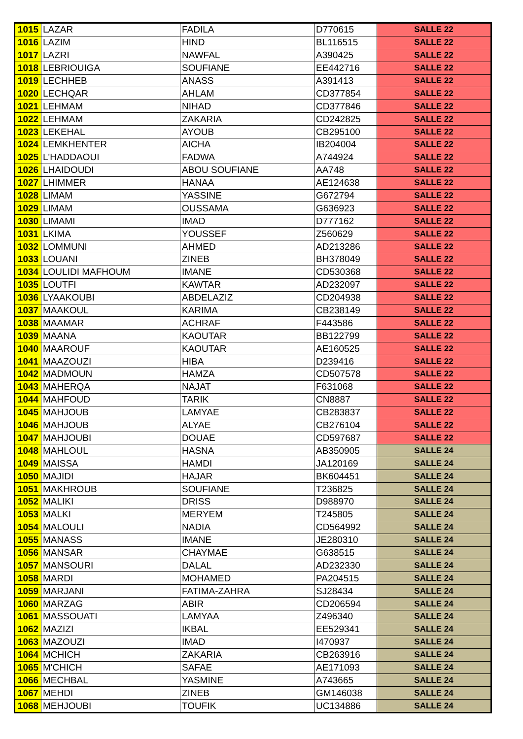| 1015 | LAZAR | FADILA | D770615 | SALLE 22 |
| 1016 | LAZIM | HIND | BL116515 | SALLE 22 |
| 1017 | LAZRI | NAWFAL | A390425 | SALLE 22 |
| 1018 | LEBRIOUIGA | SOUFIANE | EE442716 | SALLE 22 |
| 1019 | LECHHEB | ANASS | A391413 | SALLE 22 |
| 1020 | LECHQAR | AHLAM | CD377854 | SALLE 22 |
| 1021 | LEHMAM | NIHAD | CD377846 | SALLE 22 |
| 1022 | LEHMAM | ZAKARIA | CD242825 | SALLE 22 |
| 1023 | LEKEHAL | AYOUB | CB295100 | SALLE 22 |
| 1024 | LEMKHENTER | AICHA | IB204004 | SALLE 22 |
| 1025 | L'HADDAOUI | FADWA | A744924 | SALLE 22 |
| 1026 | LHAIDOUDI | ABOU SOUFIANE | AA748 | SALLE 22 |
| 1027 | LHIMMER | HANAA | AE124638 | SALLE 22 |
| 1028 | LIMAM | YASSINE | G672794 | SALLE 22 |
| 1029 | LIMAM | OUSSAMA | G636923 | SALLE 22 |
| 1030 | LIMAMI | IMAD | D777162 | SALLE 22 |
| 1031 | LKIMA | YOUSSEF | Z560629 | SALLE 22 |
| 1032 | LOMMUNI | AHMED | AD213286 | SALLE 22 |
| 1033 | LOUANI | ZINEB | BH378049 | SALLE 22 |
| 1034 | LOULIDI MAFHOUM | IMANE | CD530368 | SALLE 22 |
| 1035 | LOUTFI | KAWTAR | AD232097 | SALLE 22 |
| 1036 | LYAAKOUBI | ABDELAZIZ | CD204938 | SALLE 22 |
| 1037 | MAAKOUL | KARIMA | CB238149 | SALLE 22 |
| 1038 | MAAMAR | ACHRAF | F443586 | SALLE 22 |
| 1039 | MAANA | KAOUTAR | BB122799 | SALLE 22 |
| 1040 | MAAROUF | KAOUTAR | AE160525 | SALLE 22 |
| 1041 | MAAZOUZI | HIBA | D239416 | SALLE 22 |
| 1042 | MADMOUN | HAMZA | CD507578 | SALLE 22 |
| 1043 | MAHERQA | NAJAT | F631068 | SALLE 22 |
| 1044 | MAHFOUD | TARIK | CN8887 | SALLE 22 |
| 1045 | MAHJOUB | LAMYAE | CB283837 | SALLE 22 |
| 1046 | MAHJOUB | ALYAE | CB276104 | SALLE 22 |
| 1047 | MAHJOUBI | DOUAE | CD597687 | SALLE 22 |
| 1048 | MAHLOUL | HASNA | AB350905 | SALLE 24 |
| 1049 | MAISSA | HAMDI | JA120169 | SALLE 24 |
| 1050 | MAJIDI | HAJAR | BK604451 | SALLE 24 |
| 1051 | MAKHROUB | SOUFIANE | T236825 | SALLE 24 |
| 1052 | MALIKI | DRISS | D988970 | SALLE 24 |
| 1053 | MALKI | MERYEM | T245805 | SALLE 24 |
| 1054 | MALOULI | NADIA | CD564992 | SALLE 24 |
| 1055 | MANASS | IMANE | JE280310 | SALLE 24 |
| 1056 | MANSAR | CHAYMAE | G638515 | SALLE 24 |
| 1057 | MANSOURI | DALAL | AD232330 | SALLE 24 |
| 1058 | MARDI | MOHAMED | PA204515 | SALLE 24 |
| 1059 | MARJANI | FATIMA-ZAHRA | SJ28434 | SALLE 24 |
| 1060 | MARZAG | ABIR | CD206594 | SALLE 24 |
| 1061 | MASSOUATI | LAMYAA | Z496340 | SALLE 24 |
| 1062 | MAZIZI | IKBAL | EE529341 | SALLE 24 |
| 1063 | MAZOUZI | IMAD | I470937 | SALLE 24 |
| 1064 | MCHICH | ZAKARIA | CB263916 | SALLE 24 |
| 1065 | M'CHICH | SAFAE | AE171093 | SALLE 24 |
| 1066 | MECHBAL | YASMINE | A743665 | SALLE 24 |
| 1067 | MEHDI | ZINEB | GM146038 | SALLE 24 |
| 1068 | MEHJOUBI | TOUFIK | UC134886 | SALLE 24 |